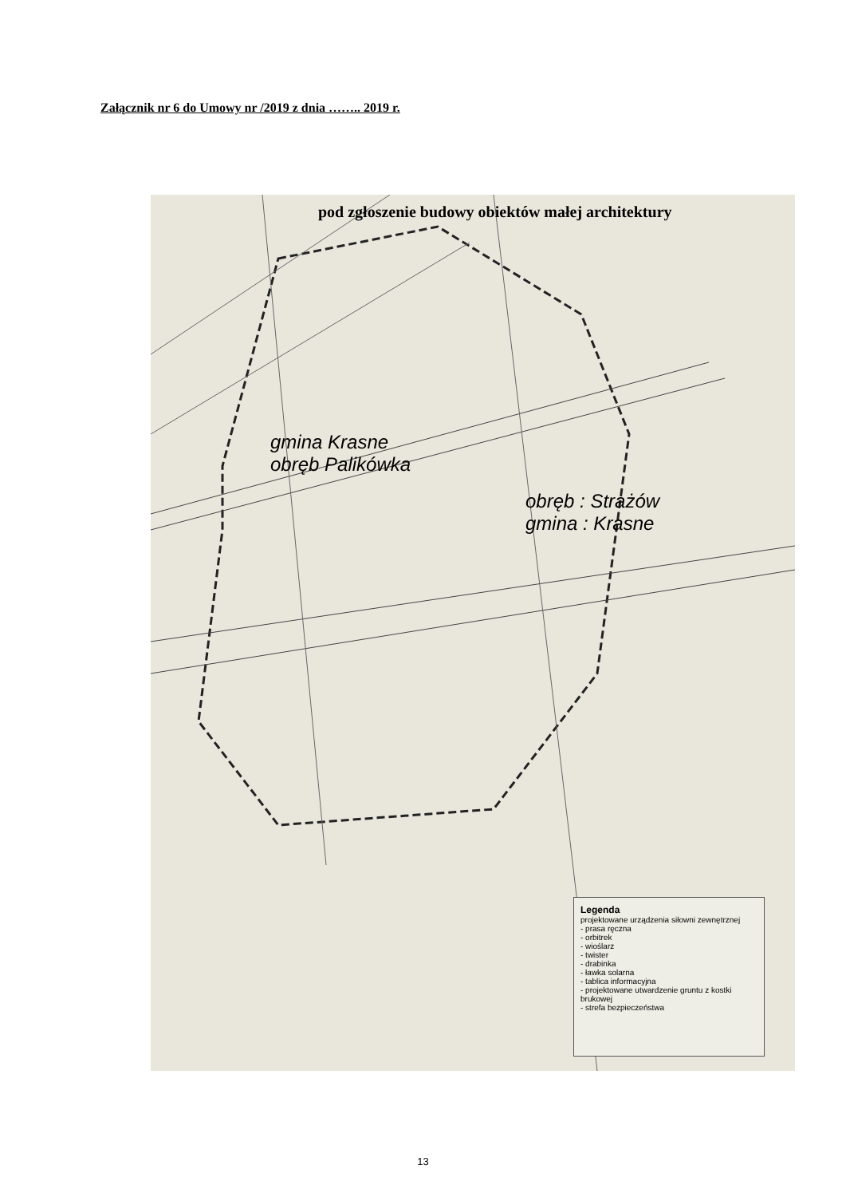Załącznik nr 6 do Umowy nr /2019 z dnia …….. 2019 r.
gmina Krasne
obręb Palikówka
obręb : Strażów
gmina : Krasne
pod zgłoszenie budowy obiektów małej architektury
Legenda
projektowane urządzenia siłowni zewnętrznej
- prasa ręczna
- orbitrek
- wioślarz
- twister
- drabinka
- ławka solarna
- tablica informacyjna
- projektowane utwardzenie gruntu z kostki brukowej
- strefa bezpieczeństwa
13